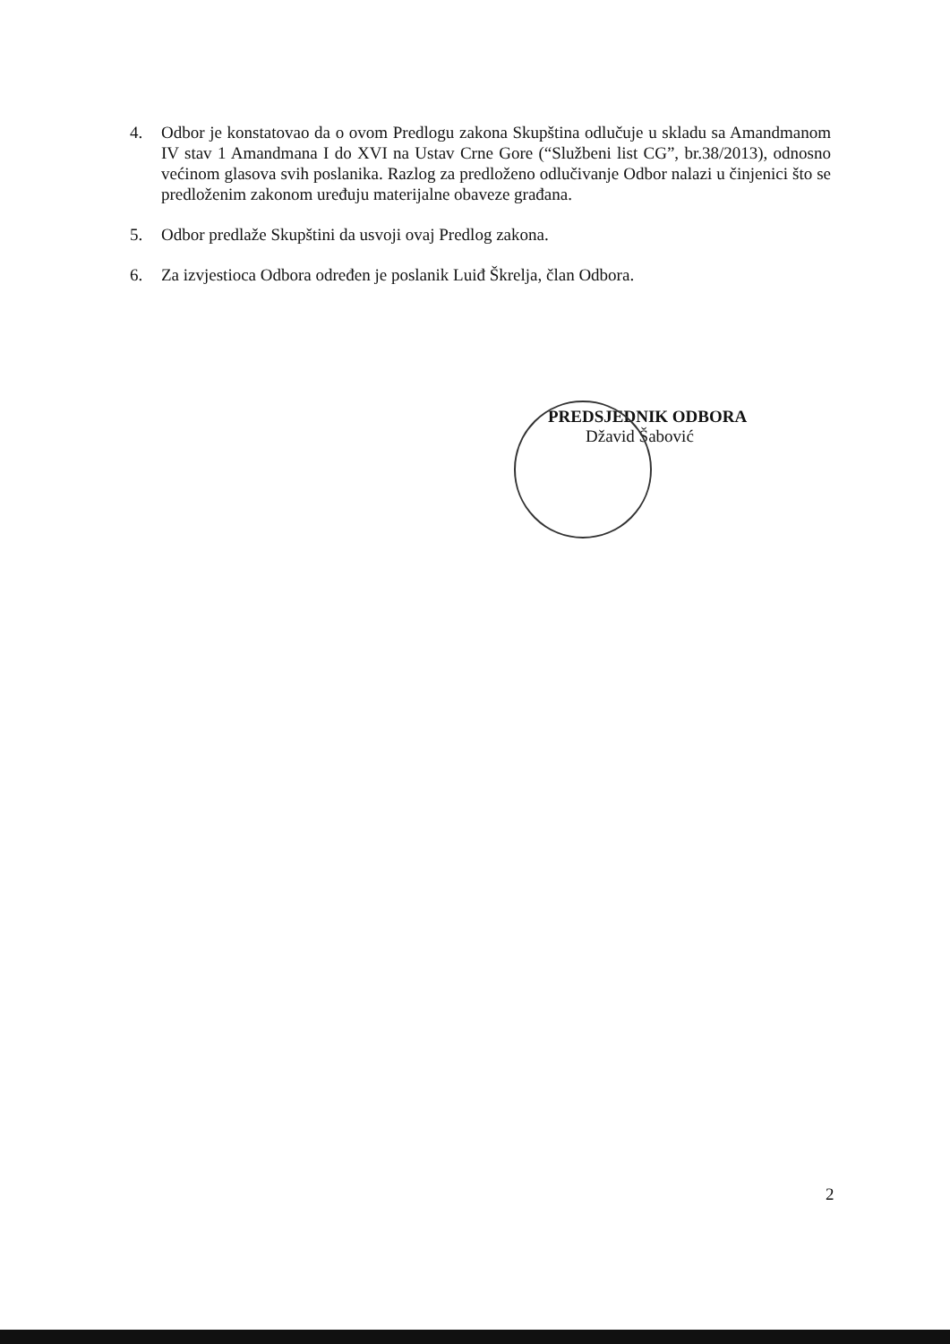4. Odbor je konstatovao da o ovom Predlogu zakona Skupština odlučuje u skladu sa Amandmanom IV stav 1 Amandmana I do XVI na Ustav Crne Gore (“Službeni list CG”, br.38/2013), odnosno većinom glasova svih poslanika. Razlog za predloženo odlučivanje Odbor nalazi u činjenici što se predloženim zakonom uređuju materijalne obaveze građana.
5. Odbor predlaže Skupštini da usvoji ovaj Predlog zakona.
6. Za izvjestioca Odbora određen je poslanik Luiđ Škrelja, član Odbora.
PREDSJEDNIK ODBORA
Džavid Šabović
2